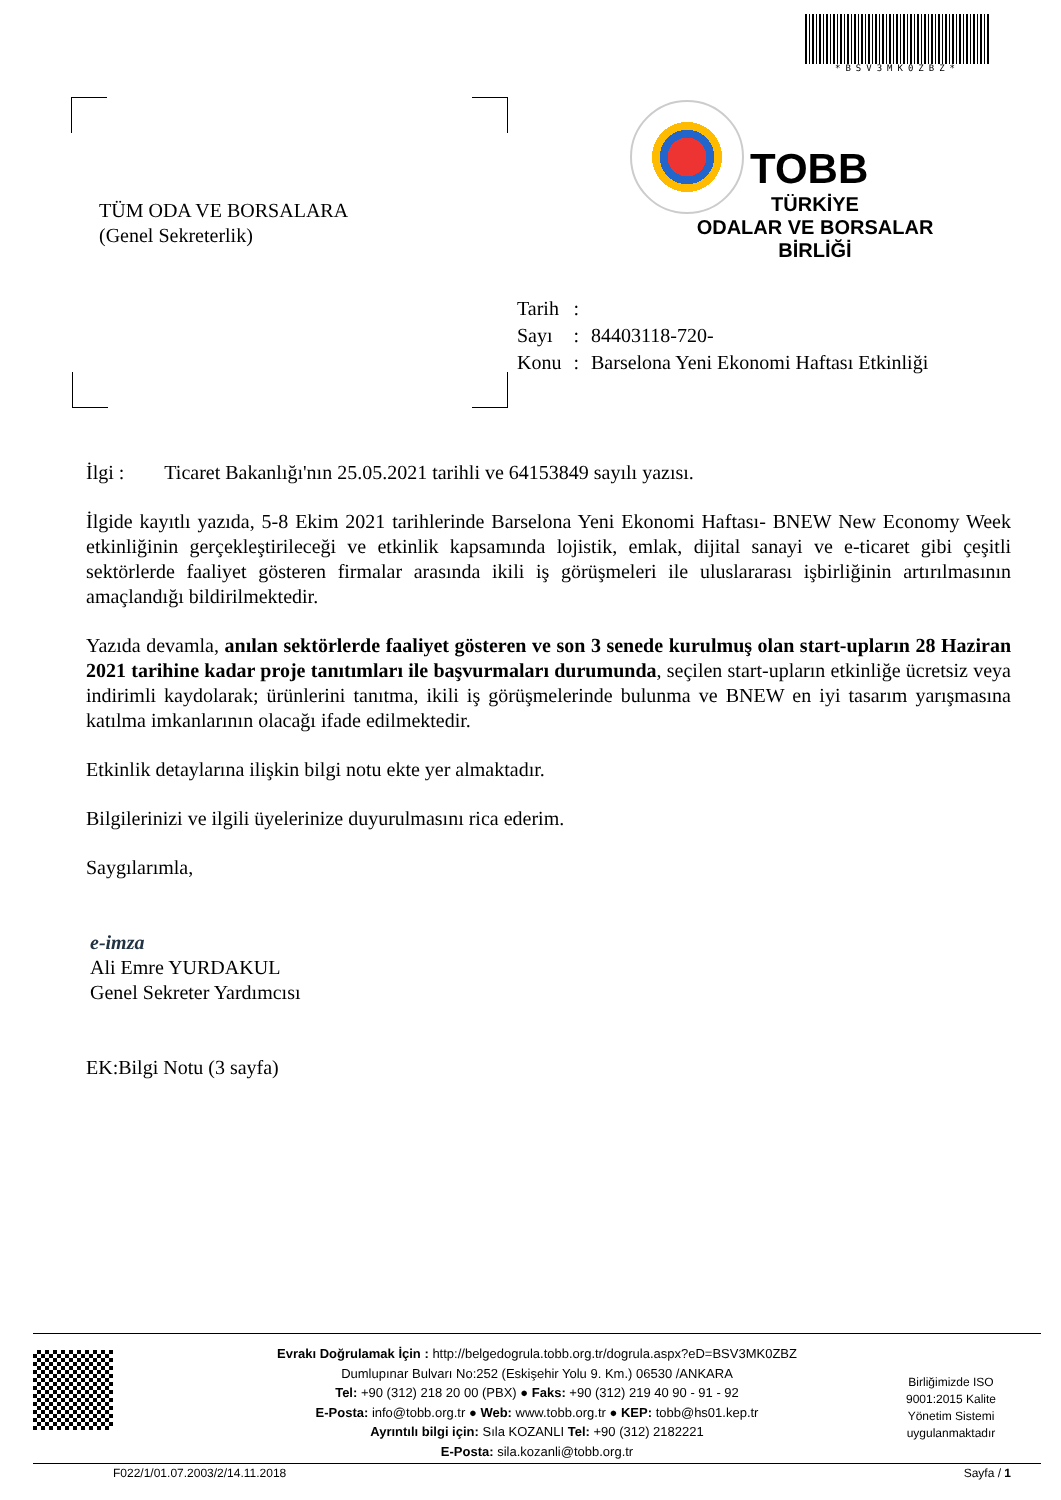*BSV3MK0ZBZ*
TÜM ODA VE BORSALARA
(Genel Sekreterlik)
TOBB
TÜRKİYE
ODALAR VE BORSALAR
BİRLİĞİ
| Tarih | : | |
| Sayı | : | 84403118-720- |
| Konu | : | Barselona Yeni Ekonomi Haftası Etkinliği |
İlgi : Ticaret Bakanlığı'nın 25.05.2021 tarihli ve 64153849 sayılı yazısı.
İlgide kayıtlı yazıda, 5-8 Ekim 2021 tarihlerinde Barselona Yeni Ekonomi Haftası- BNEW New Economy Week etkinliğinin gerçekleştirileceği ve etkinlik kapsamında lojistik, emlak, dijital sanayi ve e-ticaret gibi çeşitli sektörlerde faaliyet gösteren firmalar arasında ikili iş görüşmeleri ile uluslararası işbirliğinin artırılmasının amaçlandığı bildirilmektedir.
Yazıda devamla, anılan sektörlerde faaliyet gösteren ve son 3 senede kurulmuş olan start-upların 28 Haziran 2021 tarihine kadar proje tanıtımları ile başvurmaları durumunda, seçilen start-upların etkinliğe ücretsiz veya indirimli kaydolarak; ürünlerini tanıtma, ikili iş görüşmelerinde bulunma ve BNEW en iyi tasarım yarışmasına katılma imkanlarının olacağı ifade edilmektedir.
Etkinlik detaylarına ilişkin bilgi notu ekte yer almaktadır.
Bilgilerinizi ve ilgili üyelerinize duyurulmasını rica ederim.
Saygılarımla,
e-imza
Ali Emre YURDAKUL
Genel Sekreter Yardımcısı
EK:Bilgi Notu (3 sayfa)
Evrakı Doğrulamak İçin : http://belgedogrula.tobb.org.tr/dogrula.aspx?eD=BSV3MK0ZBZ
Dumlupınar Bulvarı No:252 (Eskişehir Yolu 9. Km.) 06530 /ANKARA
Tel: +90 (312) 218 20 00 (PBX) ● Faks: +90 (312) 219 40 90 - 91 - 92
E-Posta: info@tobb.org.tr ● Web: www.tobb.org.tr ● KEP: tobb@hs01.kep.tr
Ayrıntılı bilgi için: Sıla KOZANLI Tel: +90 (312) 2182221
E-Posta: sila.kozanli@tobb.org.tr
Birliğimizde ISO 9001:2015 Kalite Yönetim Sistemi uygulanmaktadır
F022/1/01.07.2003/2/14.11.2018 Sayfa / 1